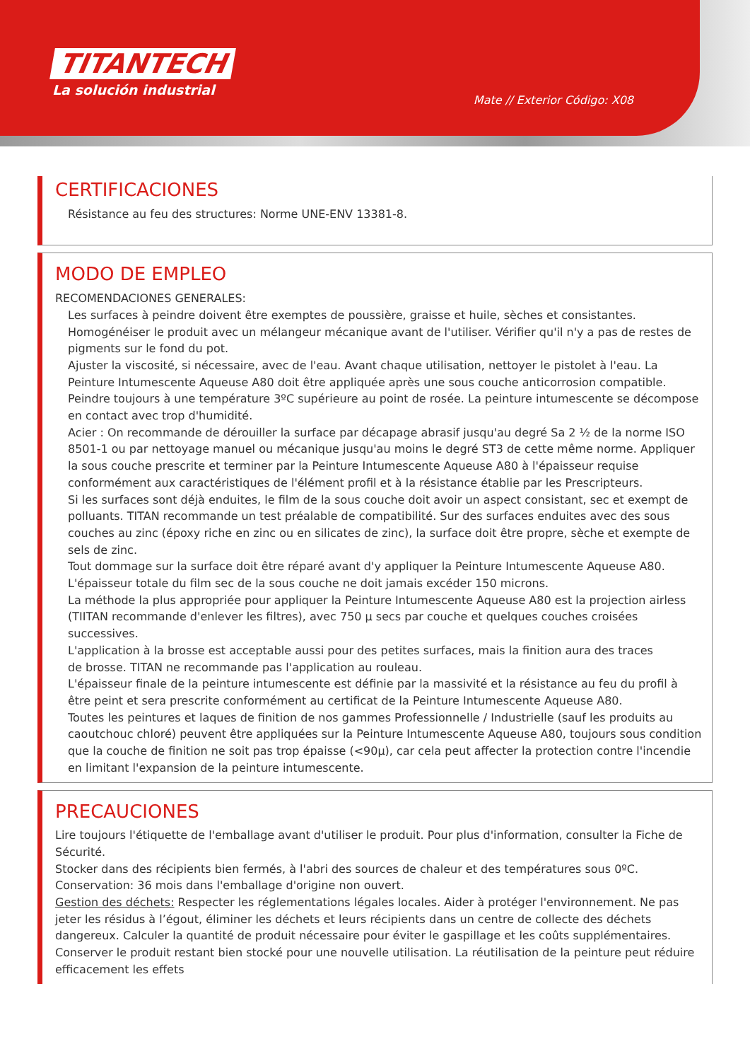TITANTECH
La solución industrial
Mate // Exterior Código: X08
CERTIFICACIONES
Résistance au feu des structures: Norme UNE-ENV 13381-8.
MODO DE EMPLEO
RECOMENDACIONES GENERALES:
Les surfaces à peindre doivent être exemptes de poussière, graisse et huile, sèches et consistantes. Homogénéiser le produit avec un mélangeur mécanique avant de l'utiliser. Vérifier qu'il n'y a pas de restes de pigments sur le fond du pot.
Ajuster la viscosité, si nécessaire, avec de l'eau. Avant chaque utilisation, nettoyer le pistolet à l'eau. La Peinture Intumescente Aqueuse A80 doit être appliquée après une sous couche anticorrosion compatible.
Peindre toujours à une température 3ºC supérieure au point de rosée. La peinture intumescente se décompose en contact avec trop d'humidité.
Acier : On recommande de dérouiller la surface par décapage abrasif jusqu'au degré Sa 2 ½ de la norme ISO 8501-1 ou par nettoyage manuel ou mécanique jusqu'au moins le degré ST3 de cette même norme. Appliquer la sous couche prescrite et terminer par la Peinture Intumescente Aqueuse A80 à l'épaisseur requise conformément aux caractéristiques de l'élément profil et à la résistance établie par les Prescripteurs.
Si les surfaces sont déjà enduites, le film de la sous couche doit avoir un aspect consistant, sec et exempt de polluants. TITAN recommande un test préalable de compatibilité. Sur des surfaces enduites avec des sous couches au zinc (époxy riche en zinc ou en silicates de zinc), la surface doit être propre, sèche et exempte de sels de zinc.
Tout dommage sur la surface doit être réparé avant d'y appliquer la Peinture Intumescente Aqueuse A80.
L'épaisseur totale du film sec de la sous couche ne doit jamais excéder 150 microns.
La méthode la plus appropriée pour appliquer la Peinture Intumescente Aqueuse A80 est la projection airless (TIITAN recommande d'enlever les filtres), avec 750 μ secs par couche et quelques couches croisées successives.
L'application à la brosse est acceptable aussi pour des petites surfaces, mais la finition aura des traces
de brosse. TITAN ne recommande pas l'application au rouleau.
L'épaisseur finale de la peinture intumescente est définie par la massivité et la résistance au feu du profil à être peint et sera prescrite conformément au certificat de la Peinture Intumescente Aqueuse A80.
Toutes les peintures et laques de finition de nos gammes Professionnelle / Industrielle (sauf les produits au caoutchouc chloré) peuvent être appliquées sur la Peinture Intumescente Aqueuse A80, toujours sous condition que la couche de finition ne soit pas trop épaisse (<90μ), car cela peut affecter la protection contre l'incendie en limitant l'expansion de la peinture intumescente.
PRECAUCIONES
Lire toujours l'étiquette de l'emballage avant d'utiliser le produit. Pour plus d'information, consulter la Fiche de Sécurité.
Stocker dans des récipients bien fermés, à l'abri des sources de chaleur et des températures sous 0ºC. Conservation: 36 mois dans l'emballage d'origine non ouvert.
Gestion des déchets: Respecter les réglementations légales locales. Aider à protéger l'environnement. Ne pas jeter les résidus à l’égout, éliminer les déchets et leurs récipients dans un centre de collecte des déchets dangereux. Calculer la quantité de produit nécessaire pour éviter le gaspillage et les coûts supplémentaires. Conserver le produit restant bien stocké pour une nouvelle utilisation. La réutilisation de la peinture peut réduire efficacement les effets